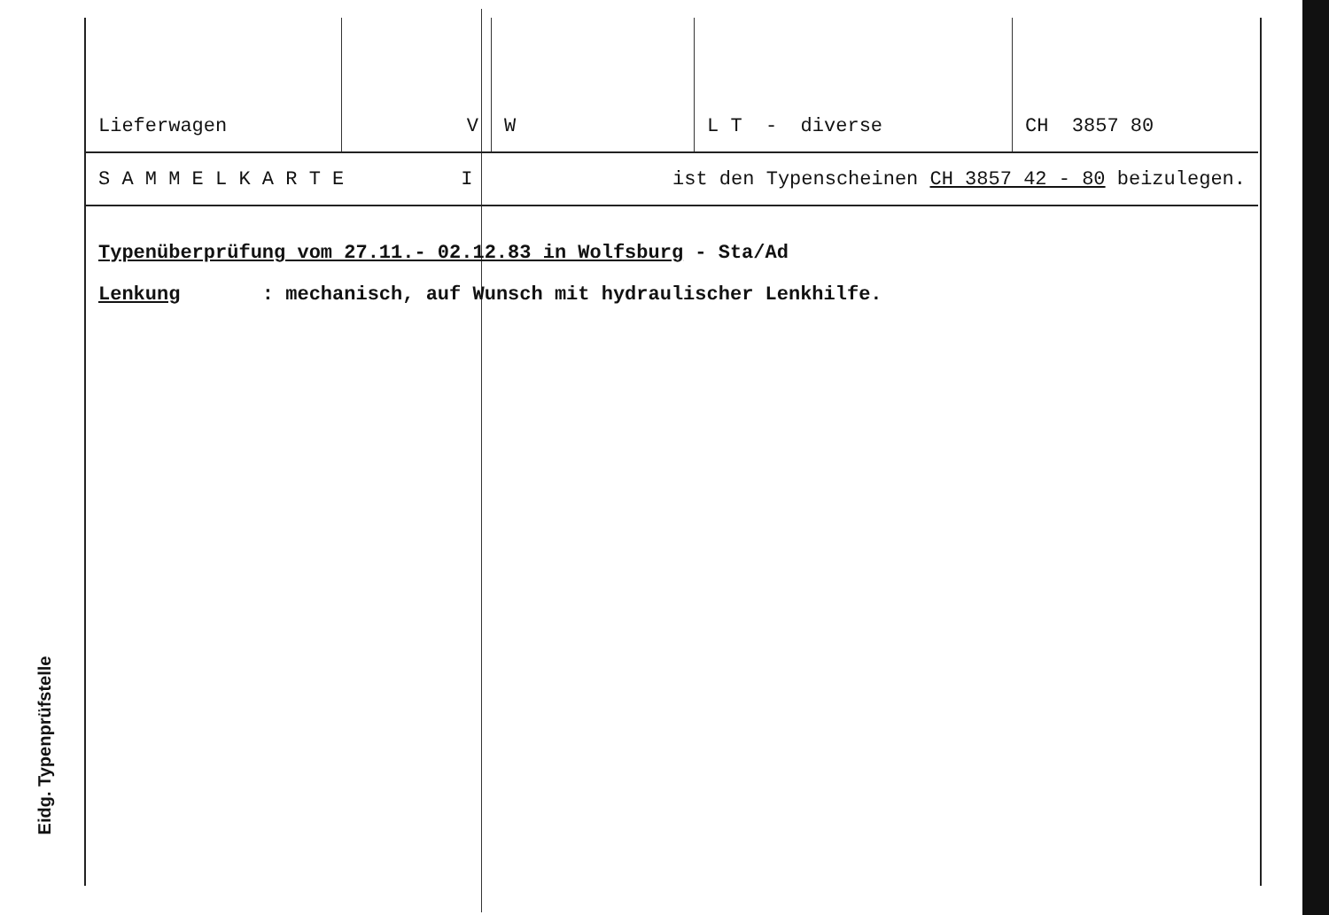Eidg. Typenprüfstelle
| Lieferwagen | V | W | L T - diverse | CH 3857 80 |
| S A M M E L K A R T E I | | ist den Typenscheinen CH 3857 42 - 80 beizulegen. | | |
Typenüberprüfung vom 27.11.- 02.12.83 in Wolfsburg - Sta/Ad
Lenkung : mechanisch, auf Wunsch mit hydraulischer Lenkhilfe.